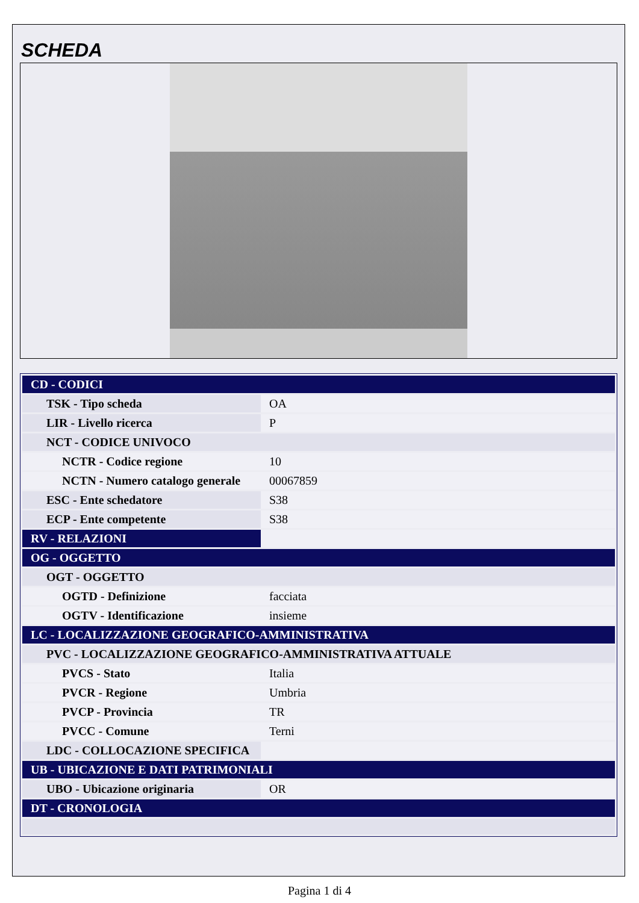SCHEDA
| CD - CODICI | |
| TSK - Tipo scheda | OA |
| LIR - Livello ricerca | P |
| NCT - CODICE UNIVOCO | |
| NCTR - Codice regione | 10 |
| NCTN - Numero catalogo generale | 00067859 |
| ESC - Ente schedatore | S38 |
| ECP - Ente competente | S38 |
| RV - RELAZIONI | |
| OG - OGGETTO | |
| OGT - OGGETTO | |
| OGTD - Definizione | facciata |
| OGTV - Identificazione | insieme |
| LC - LOCALIZZAZIONE GEOGRAFICO-AMMINISTRATIVA | |
| PVC - LOCALIZZAZIONE GEOGRAFICO-AMMINISTRATIVA ATTUALE | |
| PVCS - Stato | Italia |
| PVCR - Regione | Umbria |
| PVCP - Provincia | TR |
| PVCC - Comune | Terni |
| LDC - COLLOCAZIONE SPECIFICA | |
| UB - UBICAZIONE E DATI PATRIMONIALI | |
| UBO - Ubicazione originaria | OR |
| DT - CRONOLOGIA | |
Pagina 1 di 4